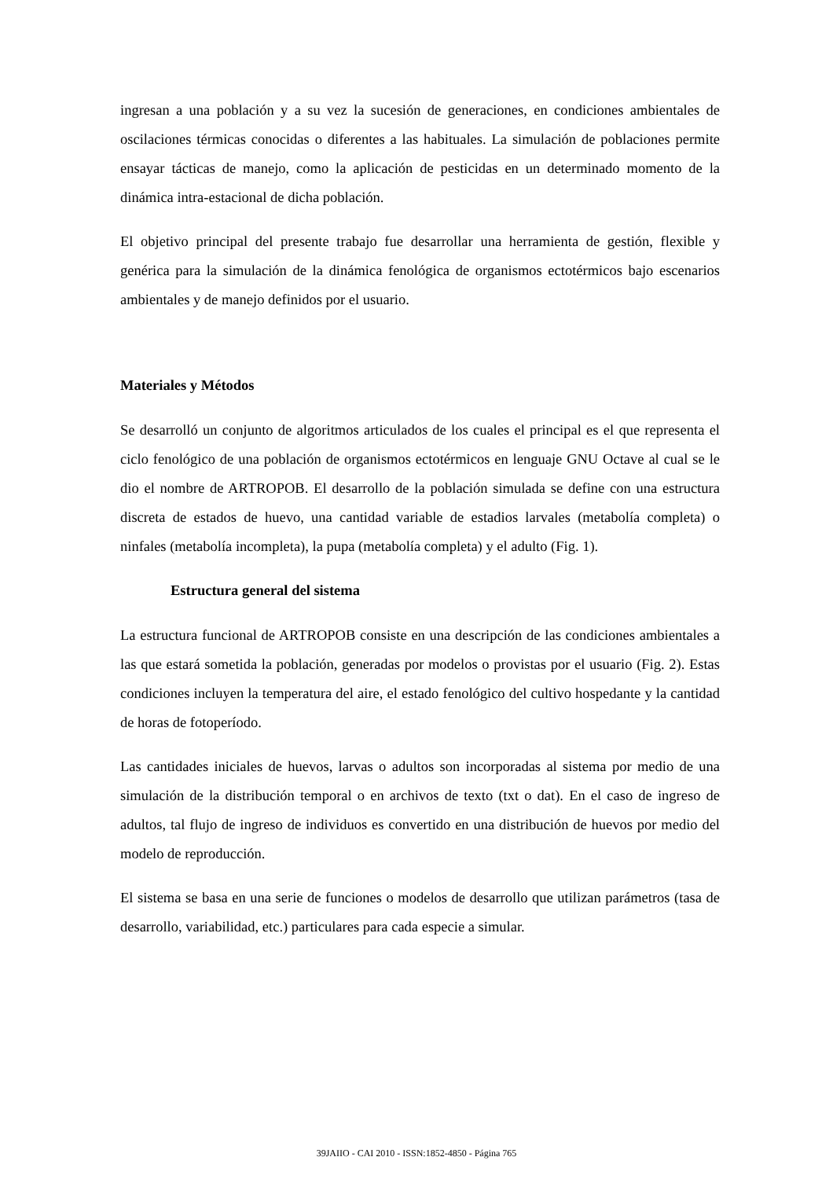ingresan a una población y a su vez la sucesión de generaciones, en condiciones ambientales de oscilaciones térmicas conocidas o diferentes a las habituales. La simulación de poblaciones permite ensayar tácticas de manejo, como la aplicación de pesticidas en un determinado momento de la dinámica intra-estacional de dicha población.
El objetivo principal del presente trabajo fue desarrollar una herramienta de gestión, flexible y genérica para la simulación de la dinámica fenológica de organismos ectotérmicos bajo escenarios ambientales y de manejo definidos por el usuario.
Materiales y Métodos
Se desarrolló un conjunto de algoritmos articulados de los cuales el principal es el que representa el ciclo fenológico de una población de organismos ectotérmicos en lenguaje GNU Octave al cual se le dio el nombre de ARTROPOB. El desarrollo de la población simulada se define con una estructura discreta de estados de huevo, una cantidad variable de estadios larvales (metabolía completa) o ninfales (metabolía incompleta), la pupa (metabolía completa) y el adulto (Fig. 1).
Estructura general del sistema
La estructura funcional de ARTROPOB consiste en una descripción de las condiciones ambientales a las que estará sometida la población, generadas por modelos o provistas por el usuario (Fig. 2). Estas condiciones incluyen la temperatura del aire, el estado fenológico del cultivo hospedante y la cantidad de horas de fotoperíodo.
Las cantidades iniciales de huevos, larvas o adultos son incorporadas al sistema por medio de una simulación de la distribución temporal o en archivos de texto (txt o dat). En el caso de ingreso de adultos, tal flujo de ingreso de individuos es convertido en una distribución de huevos por medio del modelo de reproducción.
El sistema se basa en una serie de funciones o modelos de desarrollo que utilizan parámetros (tasa de desarrollo, variabilidad, etc.) particulares para cada especie a simular.
39JAIIO - CAI 2010 - ISSN:1852-4850 - Página 765